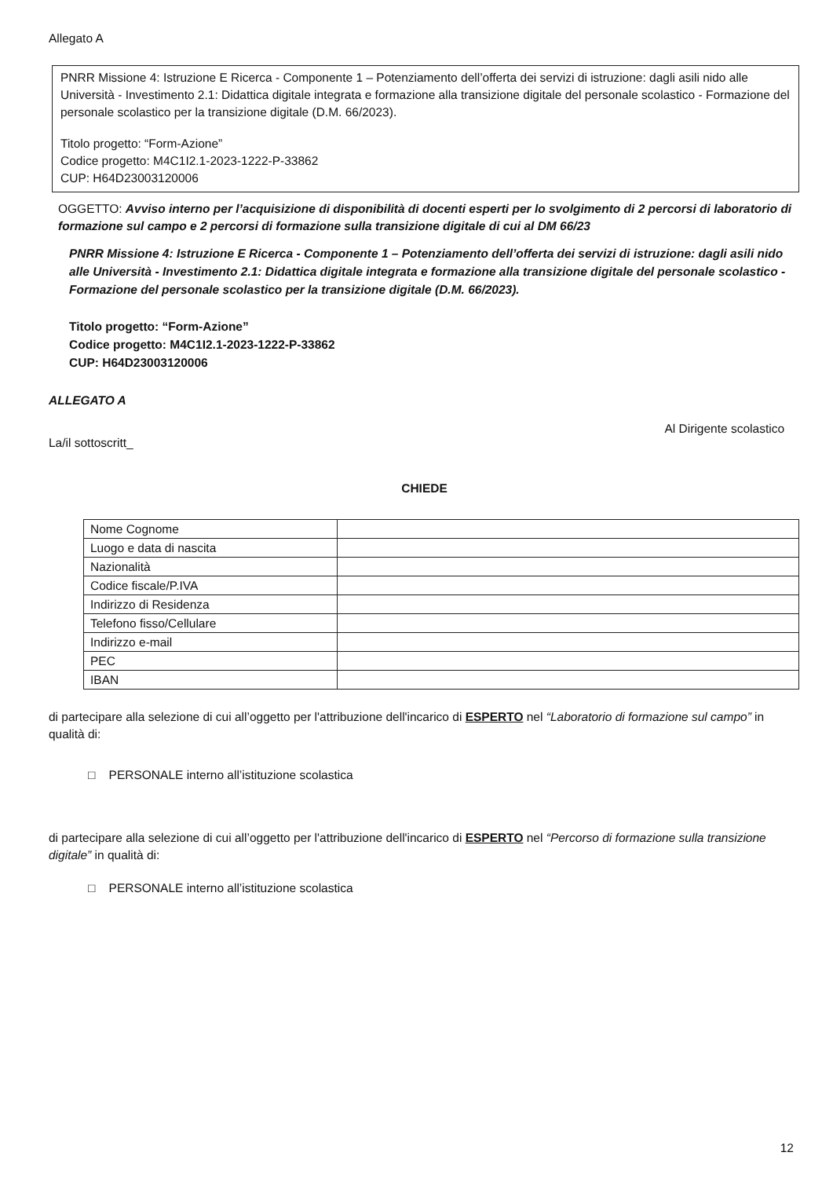Allegato A
PNRR Missione 4: Istruzione E Ricerca - Componente 1 – Potenziamento dell’offerta dei servizi di istruzione: dagli asili nido alle Università - Investimento 2.1: Didattica digitale integrata e formazione alla transizione digitale del personale scolastico - Formazione del personale scolastico per la transizione digitale (D.M. 66/2023).
Titolo progetto: “Form-Azione”
Codice progetto: M4C1I2.1-2023-1222-P-33862
CUP: H64D23003120006
OGGETTO: Avviso interno per l’acquisizione di disponibilità di docenti esperti per lo svolgimento di 2 percorsi di laboratorio di formazione sul campo e 2 percorsi di formazione sulla transizione digitale di cui al DM 66/23
PNRR Missione 4: Istruzione E Ricerca - Componente 1 – Potenziamento dell’offerta dei servizi di istruzione: dagli asili nido alle Università - Investimento 2.1: Didattica digitale integrata e formazione alla transizione digitale del personale scolastico - Formazione del personale scolastico per la transizione digitale (D.M. 66/2023).
Titolo progetto: “Form-Azione”
Codice progetto: M4C1I2.1-2023-1222-P-33862
CUP: H64D23003120006
ALLEGATO A
Al Dirigente scolastico
La/il sottoscritt_
CHIEDE
| Nome Cognome | |
| Luogo e data di nascita | |
| Nazionalità | |
| Codice fiscale/P.IVA | |
| Indirizzo di Residenza | |
| Telefono fisso/Cellulare | |
| Indirizzo e-mail | |
| PEC | |
| IBAN | |
di partecipare alla selezione di cui all’oggetto per l'attribuzione dell'incarico di ESPERTO nel “Laboratorio di formazione sul campo” in qualità di:
□ PERSONALE interno all’istituzione scolastica
di partecipare alla selezione di cui all’oggetto per l'attribuzione dell'incarico di ESPERTO nel “Percorso di formazione sulla transizione digitale” in qualità di:
□ PERSONALE interno all’istituzione scolastica
12